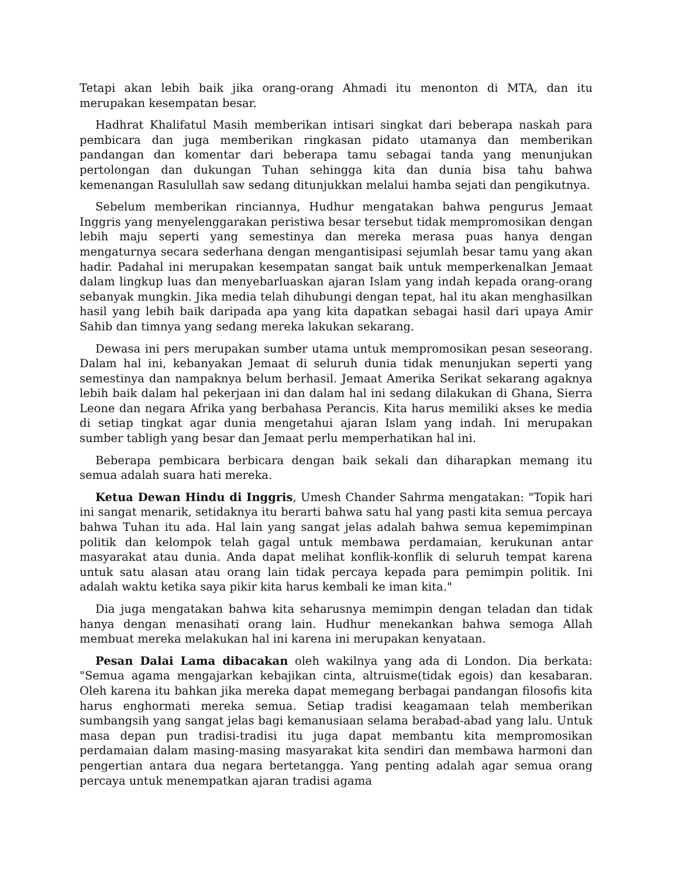Tetapi akan lebih baik jika orang-orang Ahmadi itu menonton di MTA, dan itu merupakan kesempatan besar.
Hadhrat Khalifatul Masih memberikan intisari singkat dari beberapa naskah para pembicara dan juga memberikan ringkasan pidato utamanya dan memberikan pandangan dan komentar dari beberapa tamu sebagai tanda yang menunjukan pertolongan dan dukungan Tuhan sehingga kita dan dunia bisa tahu bahwa kemenangan Rasulullah saw sedang ditunjukkan melalui hamba sejati dan pengikutnya.
Sebelum memberikan rinciannya, Hudhur mengatakan bahwa pengurus Jemaat Inggris yang menyelenggarakan peristiwa besar tersebut tidak mempromosikan dengan lebih maju seperti yang semestinya dan mereka merasa puas hanya dengan mengaturnya secara sederhana dengan mengantisipasi sejumlah besar tamu yang akan hadir. Padahal ini merupakan kesempatan sangat baik untuk memperkenalkan Jemaat dalam lingkup luas dan menyebarluaskan ajaran Islam yang indah kepada orang-orang sebanyak mungkin. Jika media telah dihubungi dengan tepat, hal itu akan menghasilkan hasil yang lebih baik daripada apa yang kita dapatkan sebagai hasil dari upaya Amir Sahib dan timnya yang sedang mereka lakukan sekarang.
Dewasa ini pers merupakan sumber utama untuk mempromosikan pesan seseorang. Dalam hal ini, kebanyakan Jemaat di seluruh dunia tidak menunjukan seperti yang semestinya dan nampaknya belum berhasil. Jemaat Amerika Serikat sekarang agaknya lebih baik dalam hal pekerjaan ini dan dalam hal ini sedang dilakukan di Ghana, Sierra Leone dan negara Afrika yang berbahasa Perancis. Kita harus memiliki akses ke media di setiap tingkat agar dunia mengetahui ajaran Islam yang indah. Ini merupakan sumber tabligh yang besar dan Jemaat perlu memperhatikan hal ini.
Beberapa pembicara berbicara dengan baik sekali dan diharapkan memang itu semua adalah suara hati mereka.
Ketua Dewan Hindu di Inggris, Umesh Chander Sahrma mengatakan: "Topik hari ini sangat menarik, setidaknya itu berarti bahwa satu hal yang pasti kita semua percaya bahwa Tuhan itu ada. Hal lain yang sangat jelas adalah bahwa semua kepemimpinan politik dan kelompok telah gagal untuk membawa perdamaian, kerukunan antar masyarakat atau dunia. Anda dapat melihat konflik-konflik di seluruh tempat karena untuk satu alasan atau orang lain tidak percaya kepada para pemimpin politik. Ini adalah waktu ketika saya pikir kita harus kembali ke iman kita."
Dia juga mengatakan bahwa kita seharusnya memimpin dengan teladan dan tidak hanya dengan menasihati orang lain. Hudhur menekankan bahwa semoga Allah membuat mereka melakukan hal ini karena ini merupakan kenyataan.
Pesan Dalai Lama dibacakan oleh wakilnya yang ada di London. Dia berkata: "Semua agama mengajarkan kebajikan cinta, altruisme(tidak egois) dan kesabaran. Oleh karena itu bahkan jika mereka dapat memegang berbagai pandangan filosofis kita harus enghormati mereka semua. Setiap tradisi keagamaan telah memberikan sumbangsih yang sangat jelas bagi kemanusiaan selama berabad-abad yang lalu. Untuk masa depan pun tradisi-tradisi itu juga dapat membantu kita mempromosikan perdamaian dalam masing-masing masyarakat kita sendiri dan membawa harmoni dan pengertian antara dua negara bertetangga. Yang penting adalah agar semua orang percaya untuk menempatkan ajaran tradisi agama